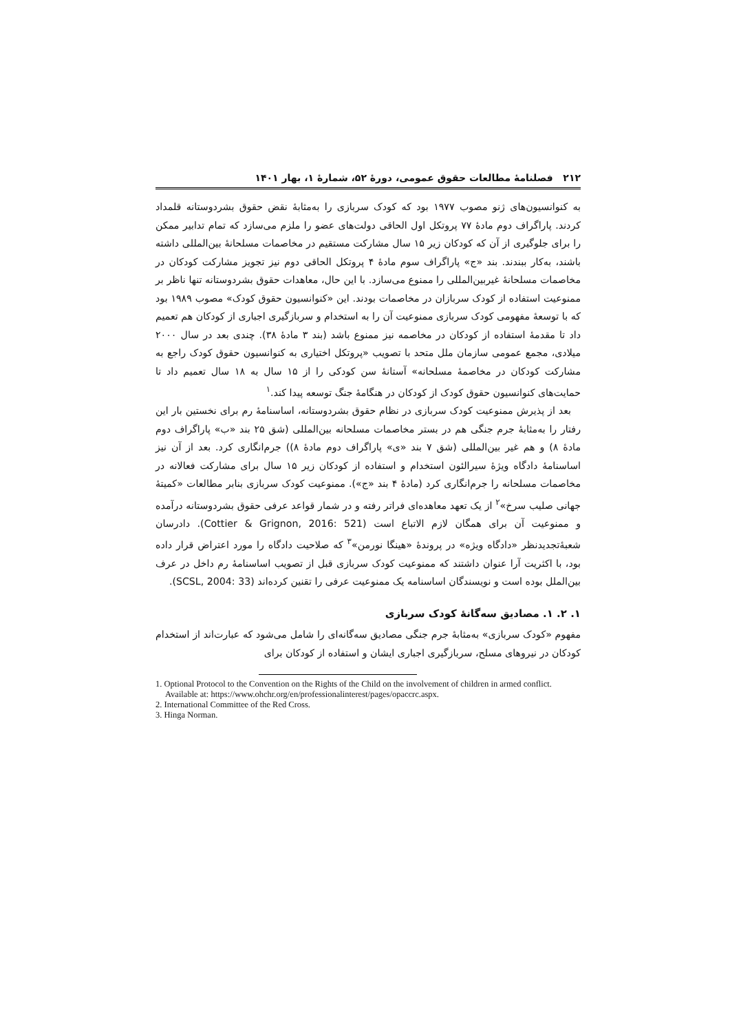۲۱۲ فصلنامهٔ مطالعات حقوق عمومی، دورهٔ ۵۲، شمارهٔ ۱، بهار ۱۴۰۱
به کنوانسیون‌های ژنو مصوب ۱۹۷۷ بود که کودک سربازی را به‌مثابهٔ نقض حقوق بشردوستانه قلمداد کردند. پاراگراف دوم مادهٔ ۷۷ پروتکل اول الحاقی دولت‌های عضو را ملزم می‌سازد که تمام تدابیر ممکن را برای جلوگیری از آن که کودکان زیر ۱۵ سال مشارکت مستقیم در مخاصمات مسلحانهٔ بین‌المللی داشته باشند، به‌کار ببندند. بند «ج» پاراگراف سوم مادهٔ ۴ پروتکل الحاقی دوم نیز تجویز مشارکت کودکان در مخاصمات مسلحانهٔ غیربین‌المللی را ممنوع می‌سازد. با این حال، معاهدات حقوق بشردوستانه تنها ناظر بر ممنوعیت استفاده از کودک سربازان در مخاصمات بودند. این «کنوانسیون حقوق کودک» مصوب ۱۹۸۹ بود که با توسعهٔ مفهومی کودک سربازی ممنوعیت آن را به استخدام و سربازگیری اجباری از کودکان هم تعمیم داد تا مقدمهٔ استفاده از کودکان در مخاصمه نیز ممنوع باشد (بند ۳ مادهٔ ۳۸). چندی بعد در سال ۲۰۰۰ میلادی، مجمع عمومی سازمان ملل متحد با تصویب «پروتکل اختیاری به کنوانسیون حقوق کودک راجع به مشارکت کودکان در مخاصمهٔ مسلحانه» آستانهٔ سن کودکی را از ۱۵ سال به ۱۸ سال تعمیم داد تا حمایت‌های کنوانسیون حقوق کودک از کودکان در هنگامهٔ جنگ توسعه پیدا کند.<sup>۱</sup>
بعد از پذیرش ممنوعیت کودک سربازی در نظام حقوق بشردوستانه، اساسنامهٔ رم برای نخستین بار این رفتار را به‌مثابهٔ جرم جنگی هم در بستر مخاصمات مسلحانه بین‌المللی (شق ۲۵ بند «ب» پاراگراف دوم مادهٔ ۸) و هم غیر بین‌المللی (شق ۷ بند «ی» پاراگراف دوم مادهٔ ۸)) جرم‌انگاری کرد. بعد از آن نیز اساسنامهٔ دادگاه ویژهٔ سیرالئون استخدام و استفاده از کودکان زیر ۱۵ سال برای مشارکت فعالانه در مخاصمات مسلحانه را جرم‌انگاری کرد (مادهٔ ۴ بند «ج»). ممنوعیت کودک سربازی بنابر مطالعات «کمیتهٔ جهانی صلیب سرخ»<sup>۲</sup> از یک تعهد معاهده‌ای فراتر رفته و در شمار قواعد عرفی حقوق بشردوستانه درآمده و ممنوعیت آن برای همگان لازم الاتباع است (Cottier & Grignon, 2016: 521). دادرسان شعبهٔ‌تجدیدنظر «دادگاه ویژه» در پروندهٔ «هینگا نورمن»<sup>۳</sup> که صلاحیت دادگاه را مورد اعتراض قرار داده بود، با اکثریت آرا عنوان داشتند که ممنوعیت کودک سربازی قبل از تصویب اساسنامهٔ رم داخل در عرف بین‌الملل بوده است و نویسندگان اساسنامه یک ممنوعیت عرفی را تقنین کرده‌اند (SCSL, 2004: 33).
۱. ۲. ۱. مصادیق سه‌گانهٔ کودک سربازی
مفهوم «کودک سربازی» به‌مثابهٔ جرم جنگی مصادیق سه‌گانه‌ای را شامل می‌شود که عبارت‌اند از استخدام کودکان در نیروهای مسلح، سربازگیری اجباری ایشان و استفاده از کودکان برای
1. Optional Protocol to the Convention on the Rights of the Child on the involvement of children in armed conflict. Available at: https://www.ohchr.org/en/professionalinterest/pages/opaccrc.aspx.
2. International Committee of the Red Cross.
3. Hinga Norman.